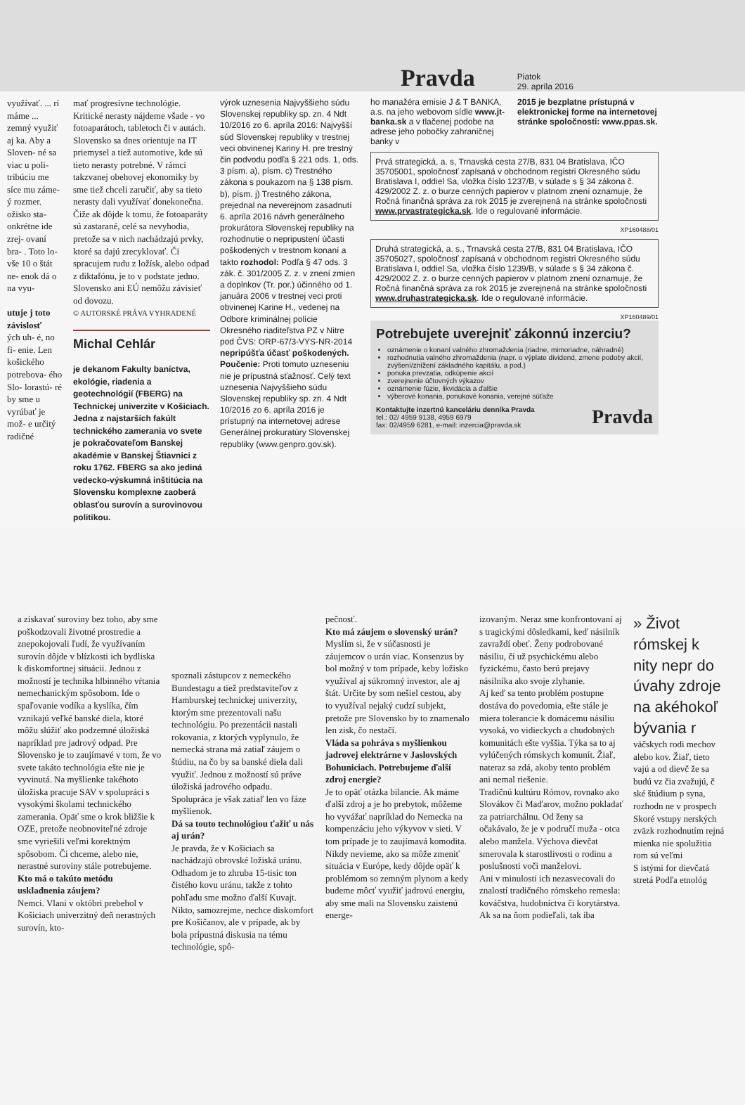Pravda
Piatok
29. apríla 2016
využívať. ... rí máme ... zemný využiť aj ka. Aby a Sloven- né sa viac u poli- tribúciu me síce mu záme- ý rozmer. ožisko sta- onkrétne ide zrej- ovaní bra- . Toto lo- vše 10 o štát ne- enok dá o na vyu-
utuje j toto závislosť
ých uh- é, no fi- enie. Len košického potrebova- ého Slo- lorastú- ré by sme u vyrúbať je mož- e určitý radičné
mať progresívne technológie. Kritické nerasty nájdeme všade - vo fotoaparátoch, tabletoch či v autách. Slovensko sa dnes orientuje na IT priemysel a tiež automotive, kde sú tieto nerasty potrebné. V rámci takzvanej obehovej ekonomiky by sme tiež chceli zaručiť, aby sa tieto nerasty dali využívať donekonečna. Čiže ak dôjde k tomu, že fotoaparáty sú zastarané, celé sa nevyhodia, pretože sa v nich nachádzajú prvky, ktoré sa dajú zrecyklovať. Či spracujem rudu z ložísk, alebo odpad z diktafónu, je to v podstate jedno. Slovensko ani EÚ nemôžu závisieť od dovozu.
© AUTORSKÉ PRÁVA VYHRADENÉ
Michal Cehlár
je dekanom Fakulty baníctva, ekológie, riadenia a geotechnológií (FBERG) na Technickej univerzite v Košiciach. Jedna z najstarších fakúlt technického zamerania vo svete je pokračovateľom Banskej akadémie v Banskej Štiavnici z roku 1762. FBERG sa ako jediná vedecko-výskumná inštitúcia na Slovensku komplexne zaoberá oblasťou surovín a surovinovou politikou.
výrok uznesenia Najvyššieho súdu Slovenskej republiky sp. zn. 4 Ndt 10/2016 zo 6. apríla 2016: Najvyšší súd Slovenskej republiky v trestnej veci obvinenej Kariny H. pre trestný čin podvodu podľa § 221 ods. 1, ods. 3 písm. a), písm. c) Trestného zákona s poukazom na § 138 písm. b), písm. j) Trestného zákona, prejednal na neverejnom zasadnutí 6. apríla 2016 návrh generálneho prokurátora Slovenskej republiky na rozhodnutie o nepripustení účasti poškodených v trestnom konaní a takto rozhodol: Podľa § 47 ods. 3 zák. č. 301/2005 Z. z. v znení zmien a doplnkov (Tr. por.) účinného od 1. januára 2006 v trestnej veci proti obvinenej Karine H., vedenej na Odbore kriminálnej polície Okresného riaditeľstva PZ v Nitre pod ČVS: ORP-67/3-VYS-NR-2014 nepripúšťa účasť poškodených. Poučenie: Proti tomuto uzneseniu nie je prípustná sťažnosť. Celý text uznesenia Najvyššieho súdu Slovenskej republiky sp. zn. 4 Ndt 10/2016 zo 6. apríla 2016 je prístupný na internetovej adrese Generálnej prokuratúry Slovenskej republiky (www.genpro.gov.sk).
ho manažéra emisie J & T BANKA, a.s. na jeho webovom sídle www.jt-banka.sk a v tlačenej podobe na adrese jeho pobočky zahraničnej banky v
2015 je bezplatne prístupná v elektronickej forme na internetovej stránke spoločnosti: www.ppas.sk.
Prvá strategická, a. s, Trnavská cesta 27/B, 831 04 Bratislava, IČO 35705001, spoločnosť zapísaná v obchodnom registri Okresného súdu Bratislava I, oddiel Sa, vložka číslo 1237/B, v súlade s § 34 zákona č. 429/2002 Z. z. o burze cenných papierov v platnom znení oznamuje, že Ročná finančná správa za rok 2015 je zverejnená na stránke spoločnosti www.prvastrategicka.sk. Ide o regulované informácie.
XP160488/01
Druhá strategická, a. s., Trnavská cesta 27/B, 831 04 Bratislava, IČO 35705027, spoločnosť zapísaná v obchodnom registri Okresného súdu Bratislava I, oddiel Sa, vložka číslo 1239/B, v súlade s § 34 zákona č. 429/2002 Z. z. o burze cenných papierov v platnom znení oznamuje, že Ročná finančná správa za rok 2015 je zverejnená na stránke spoločnosti www.druhastrategicka.sk. Ide o regulované informácie.
XP160489/01
Potrebujete uverejniť zákonnú inzerciu?
oznámenie o konaní valného zhromaždenia (riadne, mimoriadne, náhradné)
rozhodnutia valného zhromaždenia (napr. o výplate dividend, zmene podoby akcií, zvýšení/znížení základného kapitálu, a pod.)
ponuka prevzatia, odkúpenie akcií
zverejnenie účtovných výkazov
oznámenie fúzie, likvidácia a ďalšie
výberové konania, ponukové konania, verejné súťaže
Kontaktujte inzertnú kanceláriu denníka Pravda
tel.: 02/ 4959 9138, 4959 6979
fax: 02/4959 6281, e-mail: inzercia@pravda.sk
Pravda
a získavať suroviny bez toho, aby sme poškodzovali životné prostredie a znepokojovali ľudí, že využívaním surovín dôjde v blízkosti ich bydliska k diskomfortnej situácii. Jednou z možností je technika hlbinného vŕtania nemechanickým spôsobom. Ide o spaľovanie vodíka a kyslíka, čím vznikajú veľké banské diela, ktoré môžu slúžiť ako podzemné úložiská napríklad pre jadrový odpad. Pre Slovensko je to zaujímavé v tom, že vo svete takáto technológia ešte nie je vyvinutá. Na myšlienke takéhoto úložiska pracuje SAV v spolupráci s vysokými školami technického zamerania. Opäť sme o krok bližšie k OZE, pretože neobnoviteľné zdroje sme vyriešili veľmi korektným spôsobom. Či chceme, alebo nie, nerastné suroviny stále potrebujeme.
Kto má o takúto metódu uskladnenia záujem?
Nemci. Vlani v októbri prebehol v Košiciach univerzitný deň nerastných surovín, kto-
spoznali zástupcov z nemeckého Bundestagu a tiež predstaviteľov z Hamburskej technickej univerzity, ktorým sme prezentovali našu technológiu. Po prezentácii nastali rokovania, z ktorých vyplynulo, že nemecká strana má zatiaľ záujem o štúdiu, na čo by sa banské diela dali využiť. Jednou z možností sú práve úložiská jadrového odpadu. Spolupráca je však zatiaľ len vo fáze myšlienok.
Dá sa touto technológiou ťažiť u nás aj urán?
Je pravda, že v Košiciach sa nachádzajú obrovské ložiská uránu. Odhadom je to zhruba 15-tisíc ton čistého kovu uránu, takže z tohto pohľadu sme možno ďalší Kuvajt. Nikto, samozrejme, nechce diskomfort pre Košičanov, ale v prípade, ak by bola prípustná diskusia na tému technológie, spô-
pečnosť.
Kto má záujem o slovenský urán?
Myslím si, že v súčasnosti je záujemcov o urán viac. Konsenzus by bol možný v tom prípade, keby ložisko využíval aj súkromný investor, ale aj štát. Určite by som nešiel cestou, aby to využíval nejaký cudzí subjekt, pretože pre Slovensko by to znamenalo len zisk, čo nestačí.
Vláda sa pohráva s myšlienkou jadrovej elektrárne v Jaslovských Bohuniciach. Potrebujeme ďalší zdroj energie?
Je to opäť otázka bilancie. Ak máme ďalší zdroj a je ho prebytok, môžeme ho vyvážať napríklad do Nemecka na kompenzáciu jeho výkyvov v sieti. V tom prípade je to zaujímavá komodita. Nikdy nevieme, ako sa môže zmeniť situácia v Európe, kedy dôjde opäť k problémom so zemným plynom a kedy budeme môcť využiť jadrovú energiu, aby sme mali na Slovensku zaistenú energe-
izovaným. Neraz sme konfrontovaní aj s tragickými dôsledkami, keď násilník zavraždí obeť. Ženy podrobované násiliu, či už psychickému alebo fyzickému, často berú prejavy násilníka ako svoje zlyhanie.
Aj keď sa tento problém postupne dostáva do povedomia, ešte stále je miera tolerancie k domácemu násiliu vysoká, vo vidieckych a chudobných komunitách ešte vyššia. Týka sa to aj vylúčených rómskych komunít. Žiaľ, nateraz sa zdá, akoby tento problém ani nemal riešenie.
Tradičnú kultúru Rómov, rovnako ako Slovákov či Maďarov, možno pokladať za patriarchálnu. Od ženy sa očakávalo, že je v područí muža - otca alebo manžela. Výchova dievčat smerovala k starostlivosti o rodinu a poslušnosti voči manželovi.
Ani v minulosti ich nezasvecovali do znalostí tradičného rómskeho remesla: kováčstva, hudobníctva či korytárstva. Ak sa na ňom podieľali, tak iba
» Život rómskej k nity nepr do úvahy zdroje na akéhokoľ bývania r
väčskych rodi mechov alebo kov. Žiaľ, tieto vajú a od dievč že sa budú vz čia zvažujú, č ské štúdium p syna, rozhodn ne v prospech
Skoré vstupy nerských zväzk rozhodnutím rejná mienka nie spolužitia rom sú veľmi
S istými for dievčatá stretá Podľa etnológ